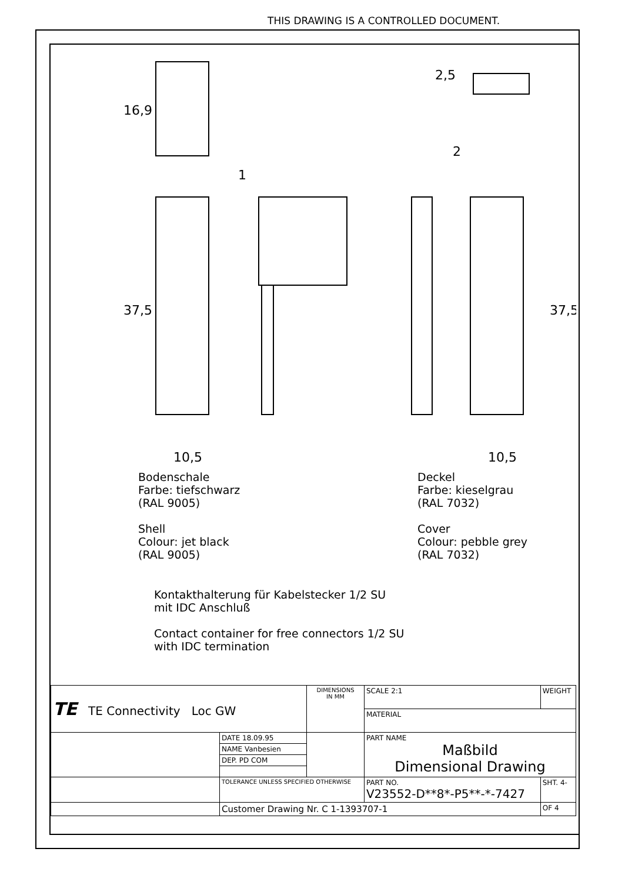THIS DRAWING IS A CONTROLLED DOCUMENT.
16,9
37,5
10,5
10,5
1
2
2,5
37,5
Bodenschale
Farbe: tiefschwarz
(RAL 9005)
Shell
Colour: jet black
(RAL 9005)
Deckel
Farbe: kieselgrau
(RAL 7032)
Cover
Colour: pebble grey
(RAL 7032)
Kontakthalterung für Kabelstecker 1/2 SU
mit IDC Anschluß
Contact container for free connectors 1/2 SU
with IDC termination
| TE TE Connectivity Loc GW | | DIMENSIONS IN MM | SCALE 2:1 | WEIGHT |
| | | | MATERIAL | |
| | DATE 18.09.95 | | PART NAME Maßbild Dimensional Drawing | |
| | NAME Vanbesien | | | |
| | DEP. PD COM | | | |
| | TOLERANCE UNLESS SPECIFIED OTHERWISE | | PART NO. V23552-D**8*-P5**-*-7427 | SHT. 4- |
| | Customer Drawing Nr. C 1-1393707-1 | | | OF 4 |